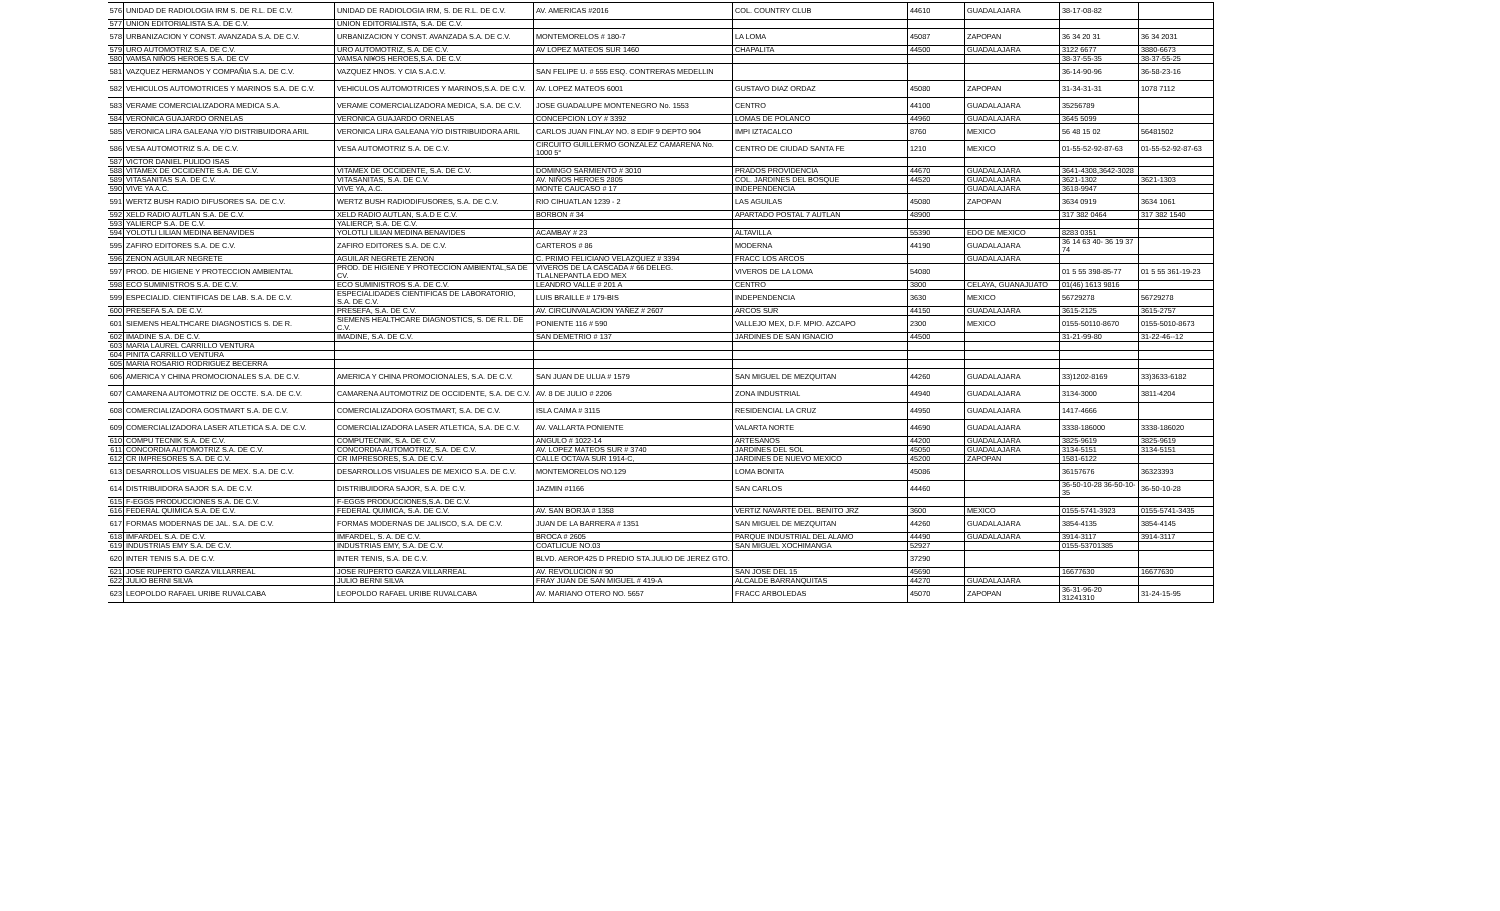| 576 | UNIDAD DE RADIOLOGIA IRM S. DE R.L. DE C.V. | UNIDAD DE RADIOLOGIA IRM, S. DE R.L. DE C.V. | AV. AMERICAS #2016 | COL. COUNTRY CLUB | 44610 | GUADALAJARA | 38-17-08-82 | |
| 577 | UNION EDITORIALISTA S.A. DE C.V. | UNION EDITORIALISTA, S.A. DE C.V. | | | | | | |
| 578 | URBANIZACION Y CONST. AVANZADA S.A. DE C.V. | URBANIZACION Y CONST. AVANZADA S.A. DE C.V. | MONTEMORELOS # 180-7 | LA LOMA | 45087 | ZAPOPAN | 36 34 20 31 | 36 34 2031 |
| 579 | URO AUTOMOTRIZ S.A. DE C.V. | URO AUTOMOTRIZ, S.A. DE C.V. | AV LOPEZ MATEOS SUR 1460 | CHAPALITA | 44500 | GUADALAJARA | 3122 6677 | 3880-6673 |
| 580 | VAMSA NIÑOS HEROES S.A. DE CV | VAMSA NI¥OS HEROES,S.A. DE C.V. | | | | | 38-37-55-35 | 38-37-55-25 |
| 581 | VAZQUEZ HERMANOS Y COMPAÑIA S.A. DE C.V. | VAZQUEZ HNOS. Y CIA S.A.C.V. | SAN FELIPE U. # 555 ESQ. CONTRERAS MEDELLIN | | | | 36-14-90-96 | 36-58-23-16 |
| 582 | VEHICULOS AUTOMOTRICES Y MARINOS S.A. DE C.V. | VEHICULOS AUTOMOTRICES Y MARINOS,S.A. DE C.V. | AV. LOPEZ MATEOS 6001 | GUSTAVO DIAZ ORDAZ | 45080 | ZAPOPAN | 31-34-31-31 | 1078 7112 |
| 583 | VERAME COMERCIALIZADORA MEDICA S.A. | VERAME COMERCIALIZADORA MEDICA, S.A. DE C.V. | JOSE GUADALUPE MONTENEGRO No. 1553 | CENTRO | 44100 | GUADALAJARA | 35256789 | |
| 584 | VERONICA GUAJARDO ORNELAS | VERONICA GUAJARDO ORNELAS | CONCEPCION LOY # 3392 | LOMAS DE POLANCO | 44960 | GUADALAJARA | 3645 5099 | |
| 585 | VERONICA LIRA GALEANA Y/O DISTRIBUIDORA ARIL | VERONICA LIRA GALEANA Y/O DISTRIBUIDORA ARIL | CARLOS JUAN FINLAY NO. 8 EDIF 9 DEPTO 904 | IMPI IZTACALCO | 8760 | MEXICO | 56 48 15 02 | 56481502 |
| 586 | VESA AUTOMOTRIZ S.A. DE C.V. | VESA AUTOMOTRIZ S.A. DE C.V. | CIRCUITO GUILLERMO GONZALEZ CAMARENA No. 1000 5° | CENTRO DE CIUDAD SANTA FE | 1210 | MEXICO | 01-55-52-92-87-63 | 01-55-52-92-87-63 |
| 587 | VICTOR DANIEL PULIDO ISAS | | | | | | | |
| 588 | VITAMEX DE OCCIDENTE S.A. DE C.V. | VITAMEX DE OCCIDENTE, S.A. DE C.V. | DOMINGO SARMIENTO # 3010 | PRADOS PROVIDENCIA | 44670 | GUADALAJARA | 3641-4308,3642-3028 | |
| 589 | VITASANITAS S.A. DE C.V. | VITASANITAS, S.A. DE C.V. | AV. NIÑOS HEROES 2805 | COL. JARDINES DEL BOSQUE | 44520 | GUADALAJARA | 3621-1302 | 3621-1303 |
| 590 | VIVE YA A.C. | VIVE YA, A.C. | MONTE CAUCASO # 17 | INDEPENDENCIA | | GUADALAJARA | 3618-9947 | |
| 591 | WERTZ BUSH RADIO DIFUSORES SA. DE C.V. | WERTZ BUSH RADIODIFUSORES, S.A. DE C.V. | RIO CIHUATLAN 1239 - 2 | LAS AGUILAS | 45080 | ZAPOPAN | 3634 0919 | 3634 1061 |
| 592 | XELD RADIO AUTLAN S.A. DE C.V. | XELD RADIO AUTLAN, S.A.D E C.V. | BORBON # 34 | APARTADO POSTAL 7 AUTLAN | 48900 | | 317 382 0464 | 317 382 1540 |
| 593 | YALIERCP S.A. DE C.V. | YALIERCP, S.A. DE C.V. | | | | | | |
| 594 | YOLOTLI LILIAN MEDINA BENAVIDES | YOLOTLI LILIAN MEDINA BENAVIDES | ACAMBAY # 23 | ALTAVILLA | 55390 | EDO DE MEXICO | 8283 0351 | |
| 595 | ZAFIRO EDITORES S.A. DE C.V. | ZAFIRO EDITORES S.A. DE C.V. | CARTEROS # 86 | MODERNA | 44190 | GUADALAJARA | 36 14 63 40- 36 19 37 74 | |
| 596 | ZENON AGUILAR NEGRETE | AGUILAR NEGRETE ZENON | C. PRIMO FELICIANO VELAZQUEZ # 3394 | FRACC LOS ARCOS | | GUADALAJARA | | |
| 597 | PROD. DE HIGIENE Y PROTECCION AMBIENTAL | PROD. DE HIGIENE Y PROTECCION AMBIENTAL,SA DE CV. | VIVEROS DE LA CASCADA # 66 DELEG. TLALNEPANTLA EDO MEX | VIVEROS DE LA LOMA | 54080 | | 01 5 55 398-85-77 | 01 5 55 361-19-23 |
| 598 | ECO SUMINISTROS S.A. DE C.V. | ECO SUMINISTROS S.A. DE C.V. | LEANDRO VALLE # 201 A | CENTRO | 3800 | CELAYA, GUANAJUATO | 01(46) 1613 9816 | |
| 599 | ESPECIALID. CIENTIFICAS DE LAB. S.A. DE C.V. | ESPECIALIDADES CIENTIFICAS DE LABORATORIO, S.A. DE C.V. | LUIS BRAILLE # 179-BIS | INDEPENDENCIA | 3630 | MEXICO | 56729278 | 56729278 |
| 600 | PRESEFA S.A. DE C.V. | PRESEFA, S.A. DE C.V. | AV. CIRCUNVALACION YAÑEZ # 2607 | ARCOS SUR | 44150 | GUADALAJARA | 3615-2125 | 3615-2757 |
| 601 | SIEMENS HEALTHCARE DIAGNOSTICS S. DE R. | SIEMENS HEALTHCARE DIAGNOSTICS, S. DE R.L. DE C.V. | PONIENTE 116 # 590 | VALLEJO MEX, D.F. MPIO. AZCAPO | 2300 | MEXICO | 0155-50110-8670 | 0155-5010-8673 |
| 602 | IMADINE S.A. DE C.V. | IMADINE, S.A. DE C.V. | SAN DEMETRIO # 137 | JARDINES DE SAN IGNACIO | 44500 | | 31-21-99-80 | 31-22-46--12 |
| 603 | MARIA LAUREL CARRILLO VENTURA | | | | | | | |
| 604 | PINITA CARRILLO VENTURA | | | | | | | |
| 605 | MARIA ROSARIO RODRIGUEZ BECERRA | | | | | | | |
| 606 | AMERICA Y CHINA PROMOCIONALES S.A. DE C.V. | AMERICA Y CHINA PROMOCIONALES, S.A. DE C.V. | SAN JUAN DE ULUA # 1579 | SAN MIGUEL DE MEZQUITAN | 44260 | GUADALAJARA | 33)1202-8169 | 33)3633-6182 |
| 607 | CAMARENA AUTOMOTRIZ DE OCCTE. S.A. DE C.V. | CAMARENA AUTOMOTRIZ DE OCCIDENTE, S.A. DE C.V. | AV. 8 DE JULIO # 2206 | ZONA INDUSTRIAL | 44940 | GUADALAJARA | 3134-3000 | 3811-4204 |
| 608 | COMERCIALIZADORA GOSTMART S.A. DE C.V. | COMERCIALIZADORA GOSTMART, S.A. DE C.V. | ISLA CAIMA # 3115 | RESIDENCIAL LA CRUZ | 44950 | GUADALAJARA | 1417-4666 | |
| 609 | COMERCIALIZADORA LASER ATLETICA S.A. DE C.V. | COMERCIALIZADORA LASER ATLETICA, S.A. DE C.V. | AV. VALLARTA PONIENTE | VALARTA NORTE | 44690 | GUADALAJARA | 3338-186000 | 3338-186020 |
| 610 | COMPU TECNIK S.A. DE C.V. | COMPUTECNIK, S.A. DE C.V. | ANGULO # 1022-14 | ARTESANOS | 44200 | GUADALAJARA | 3825-9619 | 3825-9619 |
| 611 | CONCORDIA AUTOMOTRIZ S.A. DE C.V. | CONCORDIA AUTOMOTRIZ, S.A. DE C.V. | AV. LOPEZ MATEOS SUR # 3740 | JARDINES DEL SOL | 45050 | GUADALAJARA | 3134-5151 | 3134-5151 |
| 612 | CR IMPRESORES S.A. DE C.V. | CR IMPRESORES, S.A. DE C.V. | CALLE OCTAVA SUR 1914-C, | JARDINES DE NUEVO MEXICO | 45200 | ZAPOPAN | 1581-6122 | |
| 613 | DESARROLLOS VISUALES DE MEX. S.A. DE C.V. | DESARROLLOS VISUALES DE MEXICO S.A. DE C.V. | MONTEMORELOS NO.129 | LOMA BONITA | 45086 | | 36157676 | 36323393 |
| 614 | DISTRIBUIDORA SAJOR S.A. DE C.V. | DISTRIBUIDORA SAJOR, S.A. DE C.V. | JAZMIN #1166 | SAN CARLOS | 44460 | | 36-50-10-28 36-50-10-35 | 36-50-10-28 |
| 615 | F-EGGS PRODUCCIONES S.A. DE C.V. | F-EGGS PRODUCCIONES,S.A. DE C.V. | | | | | | |
| 616 | FEDERAL QUIMICA S.A. DE C.V. | FEDERAL QUIMICA, S.A. DE C.V. | AV. SAN BORJA # 1358 | VERTIZ NAVARTE DEL. BENITO JRZ | 3600 | MEXICO | 0155-5741-3923 | 0155-5741-3435 |
| 617 | FORMAS MODERNAS DE JAL. S.A. DE C.V. | FORMAS MODERNAS DE JALISCO, S.A. DE C.V. | JUAN DE LA BARRERA # 1351 | SAN MIGUEL DE MEZQUITAN | 44260 | GUADALAJARA | 3854-4135 | 3854-4145 |
| 618 | IMFARDEL S.A. DE C.V. | IMFARDEL, S. A. DE C.V. | BROCA # 2605 | PARQUE INDUSTRIAL DEL ALAMO | 44490 | GUADALAJARA | 3914-3117 | 3914-3117 |
| 619 | INDUSTRIAS EMY S.A. DE C.V. | INDUSTRIAS EMY, S.A. DE C.V. | COATLICUE NO.03 | SAN MIGUEL XOCHIMANGA | 52927 | | 0155-53701385 | |
| 620 | INTER TENIS S.A. DE C.V. | INTER TENIS, S.A. DE C.V. | BLVD. AEROP.425 D PREDIO STA.JULIO DE JEREZ GTO. | | 37290 | | | |
| 621 | JOSE RUPERTO GARZA VILLARREAL | JOSE RUPERTO GARZA VILLARREAL | AV. REVOLUCION # 90 | SAN JOSE DEL 15 | 45690 | | 16677630 | 16677630 |
| 622 | JULIO BERNI SILVA | JULIO BERNI SILVA | FRAY JUAN DE SAN MIGUEL # 419-A | ALCALDE BARRANQUITAS | 44270 | GUADALAJARA | | |
| 623 | LEOPOLDO RAFAEL URIBE RUVALCABA | LEOPOLDO RAFAEL URIBE RUVALCABA | AV. MARIANO OTERO NO. 5657 | FRACC ARBOLEDAS | 45070 | ZAPOPAN | 36-31-96-20 31241310 | 31-24-15-95 |